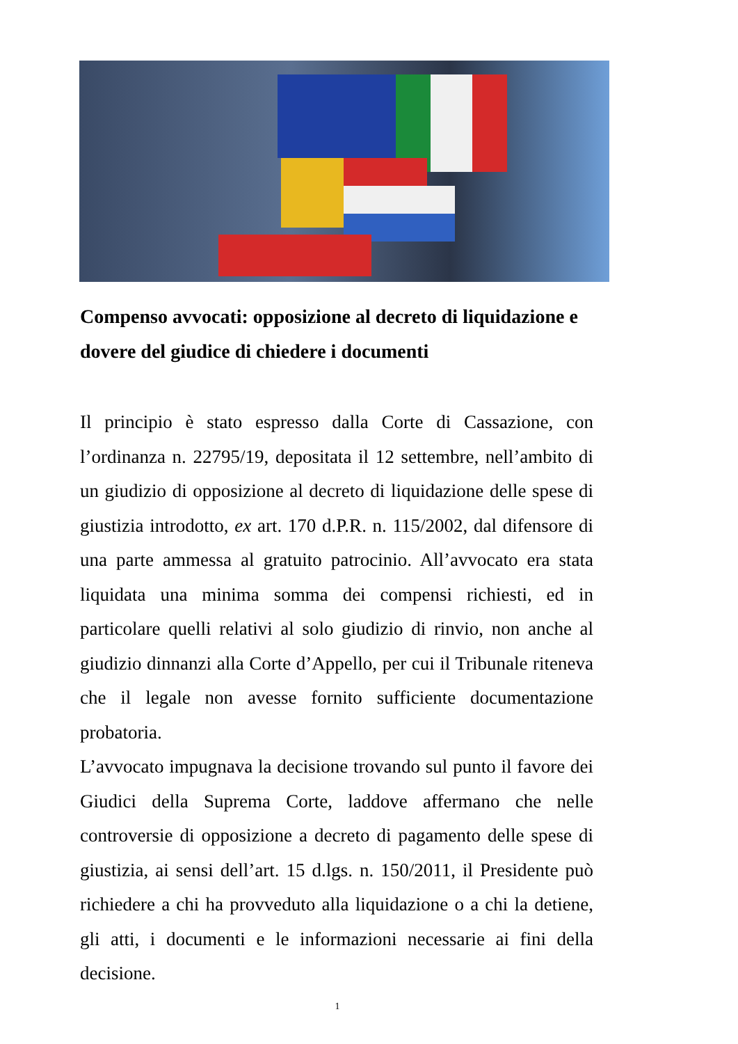Compenso avvocati: opposizione al decreto di liquidazione e dovere del giudice di chiedere i documenti
Il principio è stato espresso dalla Corte di Cassazione, con l’ordinanza n. 22795/19, depositata il 12 settembre, nell’ambito di un giudizio di opposizione al decreto di liquidazione delle spese di giustizia introdotto, ex art. 170 d.P.R. n. 115/2002, dal difensore di una parte ammessa al gratuito patrocinio. All’avvocato era stata liquidata una minima somma dei compensi richiesti, ed in particolare quelli relativi al solo giudizio di rinvio, non anche al giudizio dinnanzi alla Corte d’Appello, per cui il Tribunale riteneva che il legale non avesse fornito sufficiente documentazione probatoria.
L’avvocato impugnava la decisione trovando sul punto il favore dei Giudici della Suprema Corte, laddove affermano che nelle controversie di opposizione a decreto di pagamento delle spese di giustizia, ai sensi dell’art. 15 d.lgs. n. 150/2011, il Presidente può richiedere a chi ha provveduto alla liquidazione o a chi la detiene, gli atti, i documenti e le informazioni necessarie ai fini della decisione.
1